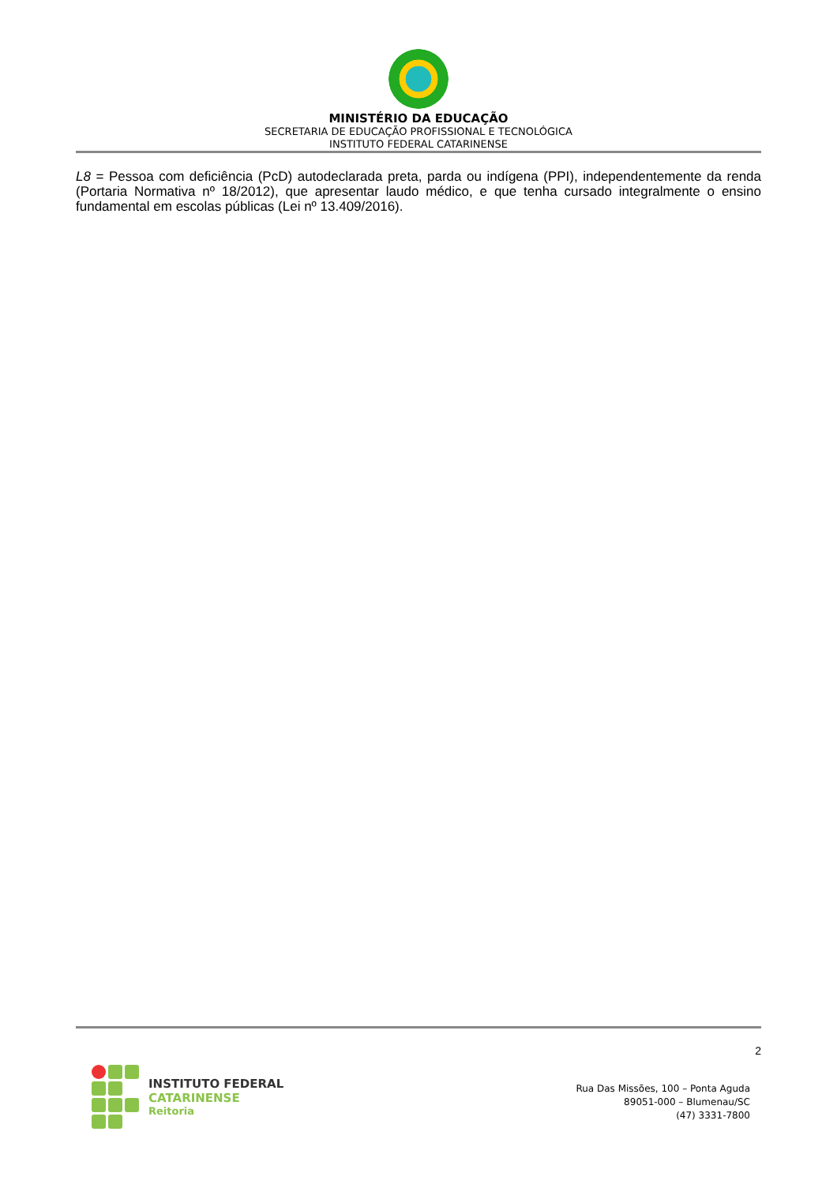MINISTÉRIO DA EDUCAÇÃO
SECRETARIA DE EDUCAÇÃO PROFISSIONAL E TECNOLÓGICA
INSTITUTO FEDERAL CATARINENSE
L8 = Pessoa com deficiência (PcD) autodeclarada preta, parda ou indígena (PPI), independentemente da renda (Portaria Normativa nº 18/2012), que apresentar laudo médico, e que tenha cursado integralmente o ensino fundamental em escolas públicas (Lei nº 13.409/2016).
2
INSTITUTO FEDERAL
CATARINENSE
Reitoria
Rua Das Missões, 100 – Ponta Aguda
89051-000 – Blumenau/SC
(47) 3331-7800